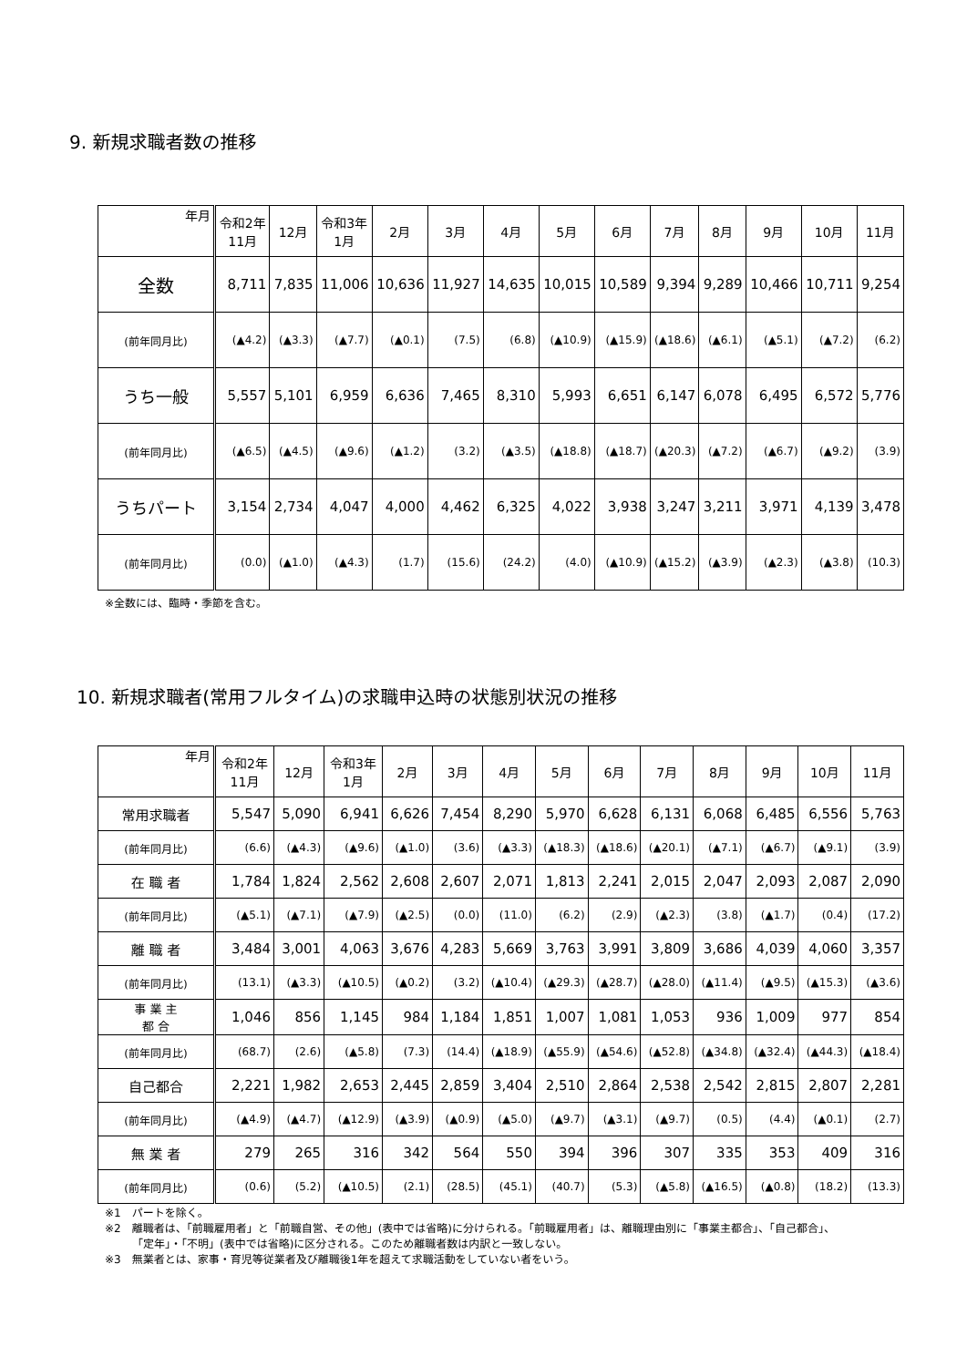9. 新規求職者数の推移
| 年月 | 令和2年 11月 | 12月 | 令和3年 1月 | 2月 | 3月 | 4月 | 5月 | 6月 | 7月 | 8月 | 9月 | 10月 | 11月 |
| --- | --- | --- | --- | --- | --- | --- | --- | --- | --- | --- | --- | --- | --- |
| 全数 | 8,711 | 7,835 | 11,006 | 10,636 | 11,927 | 14,635 | 10,015 | 10,589 | 9,394 | 9,289 | 10,466 | 10,711 | 9,254 |
| (前年同月比) | (▲4.2) | (▲3.3) | (▲7.7) | (▲0.1) | (7.5) | (6.8) | (▲10.9) | (▲15.9) | (▲18.6) | (▲6.1) | (▲5.1) | (▲7.2) | (6.2) |
| うち一般 | 5,557 | 5,101 | 6,959 | 6,636 | 7,465 | 8,310 | 5,993 | 6,651 | 6,147 | 6,078 | 6,495 | 6,572 | 5,776 |
| (前年同月比) | (▲6.5) | (▲4.5) | (▲9.6) | (▲1.2) | (3.2) | (▲3.5) | (▲18.8) | (▲18.7) | (▲20.3) | (▲7.2) | (▲6.7) | (▲9.2) | (3.9) |
| うちパート | 3,154 | 2,734 | 4,047 | 4,000 | 4,462 | 6,325 | 4,022 | 3,938 | 3,247 | 3,211 | 3,971 | 4,139 | 3,478 |
| (前年同月比) | (0.0) | (▲1.0) | (▲4.3) | (1.7) | (15.6) | (24.2) | (4.0) | (▲10.9) | (▲15.2) | (▲3.9) | (▲2.3) | (▲3.8) | (10.3) |
※全数には、臨時・季節を含む。
10. 新規求職者(常用フルタイム)の求職申込時の状態別状況の推移
| 年月 | 令和2年 11月 | 12月 | 令和3年 1月 | 2月 | 3月 | 4月 | 5月 | 6月 | 7月 | 8月 | 9月 | 10月 | 11月 |
| --- | --- | --- | --- | --- | --- | --- | --- | --- | --- | --- | --- | --- | --- |
| 常用求職者 | 5,547 | 5,090 | 6,941 | 6,626 | 7,454 | 8,290 | 5,970 | 6,628 | 6,131 | 6,068 | 6,485 | 6,556 | 5,763 |
| (前年同月比) | (6.6) | (▲4.3) | (▲9.6) | (▲1.0) | (3.6) | (▲3.3) | (▲18.3) | (▲18.6) | (▲20.1) | (▲7.1) | (▲6.7) | (▲9.1) | (3.9) |
| 在 職 者 | 1,784 | 1,824 | 2,562 | 2,608 | 2,607 | 2,071 | 1,813 | 2,241 | 2,015 | 2,047 | 2,093 | 2,087 | 2,090 |
| (前年同月比) | (▲5.1) | (▲7.1) | (▲7.9) | (▲2.5) | (0.0) | (11.0) | (6.2) | (2.9) | (▲2.3) | (3.8) | (▲1.7) | (0.4) | (17.2) |
| 離 職 者 | 3,484 | 3,001 | 4,063 | 3,676 | 4,283 | 5,669 | 3,763 | 3,991 | 3,809 | 3,686 | 4,039 | 4,060 | 3,357 |
| (前年同月比) | (13.1) | (▲3.3) | (▲10.5) | (▲0.2) | (3.2) | (▲10.4) | (▲29.3) | (▲28.7) | (▲28.0) | (▲11.4) | (▲9.5) | (▲15.3) | (▲3.6) |
| 事 業 主 都 合 | 1,046 | 856 | 1,145 | 984 | 1,184 | 1,851 | 1,007 | 1,081 | 1,053 | 936 | 1,009 | 977 | 854 |
| (前年同月比) | (68.7) | (2.6) | (▲5.8) | (7.3) | (14.4) | (▲18.9) | (▲55.9) | (▲54.6) | (▲52.8) | (▲34.8) | (▲32.4) | (▲44.3) | (▲18.4) |
| 自己都合 | 2,221 | 1,982 | 2,653 | 2,445 | 2,859 | 3,404 | 2,510 | 2,864 | 2,538 | 2,542 | 2,815 | 2,807 | 2,281 |
| (前年同月比) | (▲4.9) | (▲4.7) | (▲12.9) | (▲3.9) | (▲0.9) | (▲5.0) | (▲9.7) | (▲3.1) | (▲9.7) | (0.5) | (4.4) | (▲0.1) | (2.7) |
| 無 業 者 | 279 | 265 | 316 | 342 | 564 | 550 | 394 | 396 | 307 | 335 | 353 | 409 | 316 |
| (前年同月比) | (0.6) | (5.2) | (▲10.5) | (2.1) | (28.5) | (45.1) | (40.7) | (5.3) | (▲5.8) | (▲16.5) | (▲0.8) | (18.2) | (13.3) |
※1　パートを除く。
※2　離職者は、「前職雇用者」と「前職自営、その他」(表中では省略)に分けられる。「前職雇用者」は、離職理由別に「事業主都合」、「自己都合」、
　　　「定年」・「不明」(表中では省略)に区分される。このため離職者数は内訳と一致しない。
※3　無業者とは、家事・育児等従業者及び離職後1年を超えて求職活動をしていない者をいう。